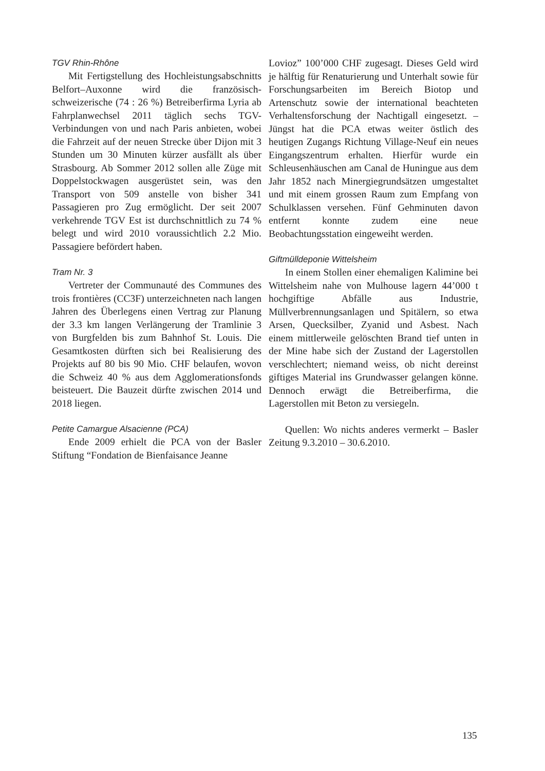TGV Rhin-Rhône
Mit Fertigstellung des Hochleistungsabschnitts Belfort–Auxonne wird die französisch-schweizerische (74 : 26 %) Betreiberfirma Lyria ab Fahrplanwechsel 2011 täglich sechs TGV-Verbindungen von und nach Paris anbieten, wobei die Fahrzeit auf der neuen Strecke über Dijon mit 3 Stunden um 30 Minuten kürzer ausfällt als über Strasbourg. Ab Sommer 2012 sollen alle Züge mit Doppelstockwagen ausgerüstet sein, was den Transport von 509 anstelle von bisher 341 Passagieren pro Zug ermöglicht. Der seit 2007 verkehrende TGV Est ist durchschnittlich zu 74 % belegt und wird 2010 voraussichtlich 2.2 Mio. Passagiere befördert haben.
Tram Nr. 3
Vertreter der Communauté des Communes des trois frontières (CC3F) unterzeichneten nach langen Jahren des Überlegens einen Vertrag zur Planung der 3.3 km langen Verlängerung der Tramlinie 3 von Burgfelden bis zum Bahnhof St. Louis. Die Gesamtkosten dürften sich bei Realisierung des Projekts auf 80 bis 90 Mio. CHF belaufen, wovon die Schweiz 40 % aus dem Agglomerationsfonds beisteuert. Die Bauzeit dürfte zwischen 2014 und 2018 liegen.
Petite Camargue Alsacienne (PCA)
Ende 2009 erhielt die PCA von der Basler Stiftung “Fondation de Bienfaisance Jeanne
Lovioz” 100’000 CHF zugesagt. Dieses Geld wird je hälftig für Renaturierung und Unterhalt sowie für Forschungsarbeiten im Bereich Biotop und Artenschutz sowie der international beachteten Verhaltensforschung der Nachtigall eingesetzt. – Jüngst hat die PCA etwas weiter östlich des heutigen Zugangs Richtung Village-Neuf ein neues Eingangszentrum erhalten. Hierfür wurde ein Schleusenhäuschen am Canal de Huningue aus dem Jahr 1852 nach Minergiegrundsätzen umgestaltet und mit einem grossen Raum zum Empfang von Schulklassen versehen. Fünf Gehminuten davon entfernt konnte zudem eine neue Beobachtungsstation eingeweiht werden.
Giftmülldeponie Wittelsheim
In einem Stollen einer ehemaligen Kalimine bei Wittelsheim nahe von Mulhouse lagern 44’000 t hochgiftige Abfälle aus Industrie, Müllverbrennungsanlagen und Spitälern, so etwa Arsen, Quecksilber, Zyanid und Asbest. Nach einem mittlerweile gelöschten Brand tief unten in der Mine habe sich der Zustand der Lagerstollen verschlechtert; niemand weiss, ob nicht dereinst giftiges Material ins Grundwasser gelangen könne. Dennoch erwägt die Betreiberfirma, die Lagerstollen mit Beton zu versiegeln.
Quellen: Wo nichts anderes vermerkt – Basler Zeitung 9.3.2010 – 30.6.2010.
135